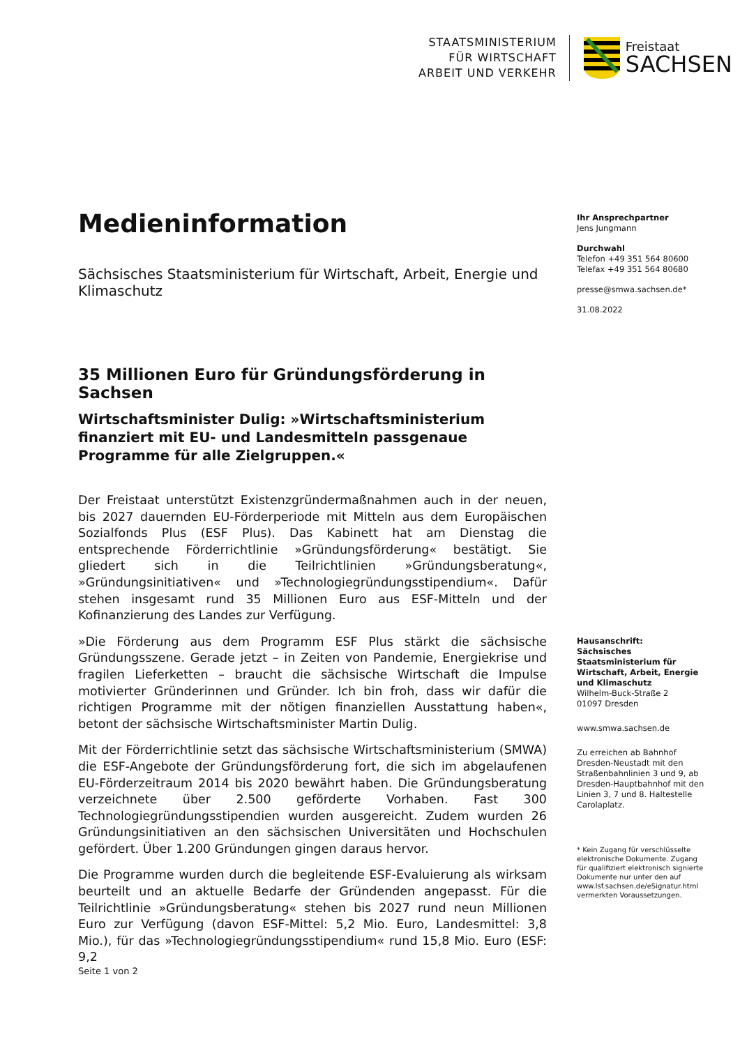STAATSMINISTERIUM
FÜR WIRTSCHAFT
ARBEIT UND VERKEHR
Freistaat
SACHSEN
Medieninformation
Sächsisches Staatsministerium für Wirtschaft, Arbeit, Energie und Klimaschutz
35 Millionen Euro für Gründungsförderung in Sachsen
Wirtschaftsminister Dulig: »Wirtschaftsministerium finanziert mit EU- und Landesmitteln passgenaue Programme für alle Zielgruppen.«
Der Freistaat unterstützt Existenzgründermaßnahmen auch in der neuen, bis 2027 dauernden EU-Förderperiode mit Mitteln aus dem Europäischen Sozialfonds Plus (ESF Plus). Das Kabinett hat am Dienstag die entsprechende Förderrichtlinie »Gründungsförderung« bestätigt. Sie gliedert sich in die Teilrichtlinien »Gründungsberatung«, »Gründungsinitiativen« und »Technologiegründungsstipendium«. Dafür stehen insgesamt rund 35 Millionen Euro aus ESF-Mitteln und der Kofinanzierung des Landes zur Verfügung.
»Die Förderung aus dem Programm ESF Plus stärkt die sächsische Gründungsszene. Gerade jetzt – in Zeiten von Pandemie, Energiekrise und fragilen Lieferketten – braucht die sächsische Wirtschaft die Impulse motivierter Gründerinnen und Gründer. Ich bin froh, dass wir dafür die richtigen Programme mit der nötigen finanziellen Ausstattung haben«, betont der sächsische Wirtschaftsminister Martin Dulig.
Mit der Förderrichtlinie setzt das sächsische Wirtschaftsministerium (SMWA) die ESF-Angebote der Gründungsförderung fort, die sich im abgelaufenen EU-Förderzeitraum 2014 bis 2020 bewährt haben. Die Gründungsberatung verzeichnete über 2.500 geförderte Vorhaben. Fast 300 Technologiegründungsstipendien wurden ausgereicht. Zudem wurden 26 Gründungsinitiativen an den sächsischen Universitäten und Hochschulen gefördert. Über 1.200 Gründungen gingen daraus hervor.
Die Programme wurden durch die begleitende ESF-Evaluierung als wirksam beurteilt und an aktuelle Bedarfe der Gründenden angepasst. Für die Teilrichtlinie »Gründungsberatung« stehen bis 2027 rund neun Millionen Euro zur Verfügung (davon ESF-Mittel: 5,2 Mio. Euro, Landesmittel: 3,8 Mio.), für das »Technologiegründungsstipendium« rund 15,8 Mio. Euro (ESF: 9,2
Ihr Ansprechpartner
Jens Jungmann
Durchwahl
Telefon +49 351 564 80600
Telefax +49 351 564 80680
presse@smwa.sachsen.de*
31.08.2022
Hausanschrift:
Sächsisches Staatsministerium für Wirtschaft, Arbeit, Energie und Klimaschutz
Wilhelm-Buck-Straße 2
01097 Dresden
www.smwa.sachsen.de
Zu erreichen ab Bahnhof Dresden-Neustadt mit den Straßenbahnlinien 3 und 9, ab Dresden-Hauptbahnhof mit den Linien 3, 7 und 8. Haltestelle Carolaplatz.
* Kein Zugang für verschlüsselte elektronische Dokumente. Zugang für qualifiziert elektronisch signierte Dokumente nur unter den auf www.lsf.sachsen.de/eSignatur.html vermerkten Voraussetzungen.
Seite 1 von 2